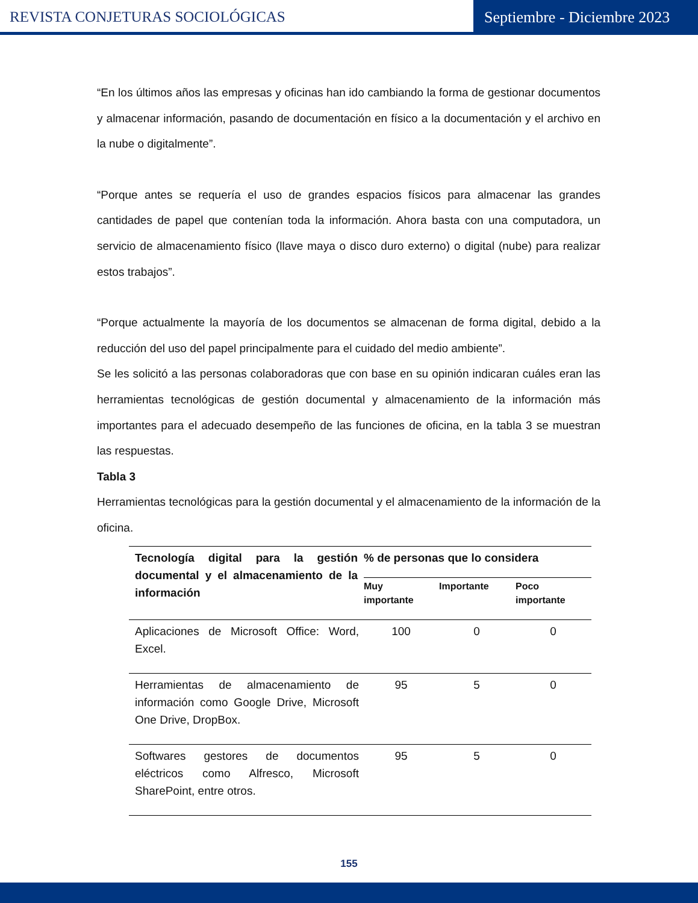REVISTA CONJETURAS SOCIOLÓGICAS
Septiembre - Diciembre 2023
“En los últimos años las empresas y oficinas han ido cambiando la forma de gestionar documentos y almacenar información, pasando de documentación en físico a la documentación y el archivo en la nube o digitalmente”.
“Porque antes se requería el uso de grandes espacios físicos para almacenar las grandes cantidades de papel que contenían toda la información. Ahora basta con una computadora, un servicio de almacenamiento físico (llave maya o disco duro externo) o digital (nube) para realizar estos trabajos”.
“Porque actualmente la mayoría de los documentos se almacenan de forma digital, debido a la reducción del uso del papel principalmente para el cuidado del medio ambiente”.
Se les solicitó a las personas colaboradoras que con base en su opinión indicaran cuáles eran las herramientas tecnológicas de gestión documental y almacenamiento de la información más importantes para el adecuado desempeño de las funciones de oficina, en la tabla 3 se muestran las respuestas.
Tabla 3
Herramientas tecnológicas para la gestión documental y el almacenamiento de la información de la oficina.
| Tecnología digital para la gestión documental y el almacenamiento de la información | % de personas que lo considera | | |
| --- | --- | --- | --- |
| | Muy importante | Importante | Poco importante |
| Aplicaciones de Microsoft Office: Word, Excel. | 100 | 0 | 0 |
| Herramientas de almacenamiento de información como Google Drive, Microsoft One Drive, DropBox. | 95 | 5 | 0 |
| Softwares gestores de documentos eléctricos como Alfresco, Microsoft SharePoint, entre otros. | 95 | 5 | 0 |
155